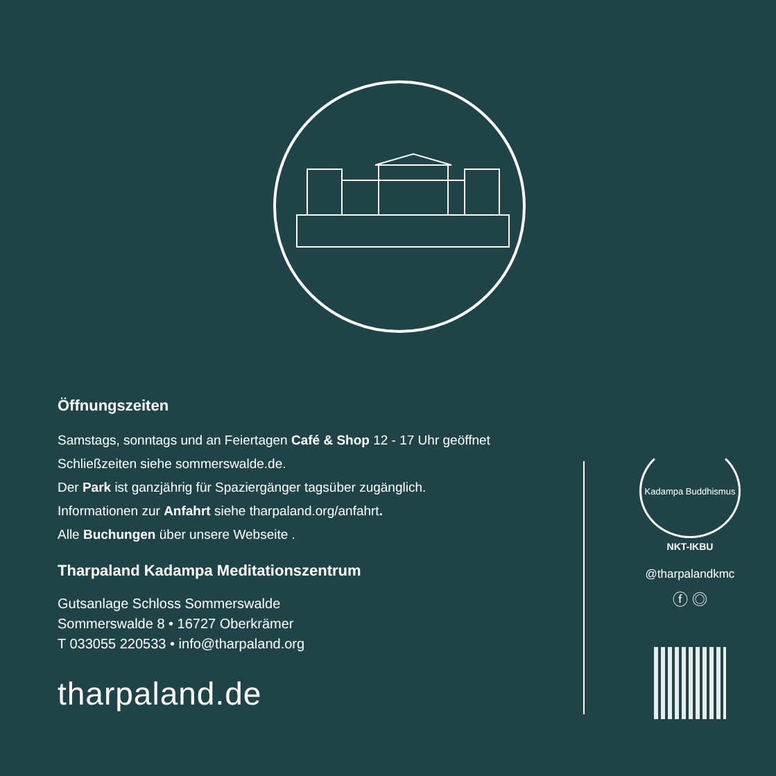Öffnungszeiten
Samstags, sonntags und an Feiertagen Café & Shop 12 - 17 Uhr geöffnet
Schließzeiten siehe sommerswalde.de.
Der Park ist ganzjährig für Spaziergänger tagsüber zugänglich.
Informationen zur Anfahrt siehe tharpaland.org/anfahrt.
Alle Buchungen über unsere Webseite .
Tharpaland Kadampa Meditationszentrum
Gutsanlage Schloss Sommerswalde
Sommerswalde 8 • 16727 Oberkrämer
T 033055 220533 • info@tharpaland.org
tharpaland.de
Kadampa Buddhismus
NKT-IKBU
@tharpalandkmc
ⓕ ◎